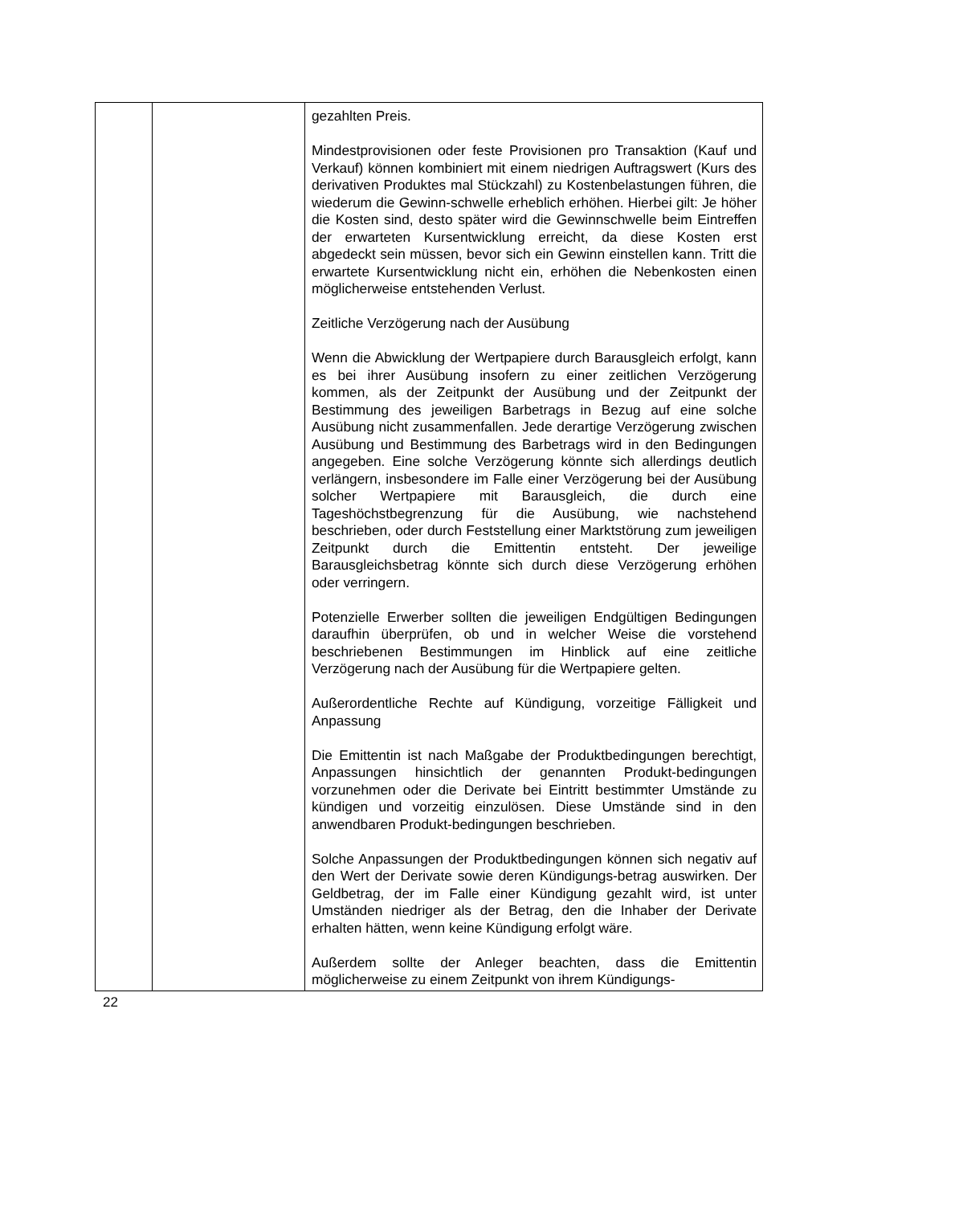| | | gezahlten Preis. Mindestprovisionen oder feste Provisionen pro Transaktion (Kauf und Verkauf) können kombiniert mit einem niedrigen Auftragswert (Kurs des derivativen Produktes mal Stückzahl) zu Kostenbelastungen führen, die wiederum die Gewinn-schwelle erheblich erhöhen. Hierbei gilt: Je höher die Kosten sind, desto später wird die Gewinnschwelle beim Eintreffen der erwarteten Kursentwicklung erreicht, da diese Kosten erst abgedeckt sein müssen, bevor sich ein Gewinn einstellen kann. Tritt die erwartete Kursentwicklung nicht ein, erhöhen die Nebenkosten einen möglicherweise entstehenden Verlust. Zeitliche Verzögerung nach der Ausübung Wenn die Abwicklung der Wertpapiere durch Barausgleich erfolgt, kann es bei ihrer Ausübung insofern zu einer zeitlichen Verzögerung kommen, als der Zeitpunkt der Ausübung und der Zeitpunkt der Bestimmung des jeweiligen Barbetrags in Bezug auf eine solche Ausübung nicht zusammenfallen. Jede derartige Verzögerung zwischen Ausübung und Bestimmung des Barbetrags wird in den Bedingungen angegeben. Eine solche Verzögerung könnte sich allerdings deutlich verlängern, insbesondere im Falle einer Verzögerung bei der Ausübung solcher Wertpapiere mit Barausgleich, die durch eine Tageshöchstbegrenzung für die Ausübung, wie nachstehend beschrieben, oder durch Feststellung einer Marktstörung zum jeweiligen Zeitpunkt durch die Emittentin entsteht. Der jeweilige Barausgleichsbetrag könnte sich durch diese Verzögerung erhöhen oder verringern. Potenzielle Erwerber sollten die jeweiligen Endgültigen Bedingungen daraufhin überprüfen, ob und in welcher Weise die vorstehend beschriebenen Bestimmungen im Hinblick auf eine zeitliche Verzögerung nach der Ausübung für die Wertpapiere gelten. Außerordentliche Rechte auf Kündigung, vorzeitige Fälligkeit und Anpassung Die Emittentin ist nach Maßgabe der Produktbedingungen berechtigt, Anpassungen hinsichtlich der genannten Produkt-bedingungen vorzunehmen oder die Derivate bei Eintritt bestimmter Umstände zu kündigen und vorzeitig einzulösen. Diese Umstände sind in den anwendbaren Produkt-bedingungen beschrieben. Solche Anpassungen der Produktbedingungen können sich negativ auf den Wert der Derivate sowie deren Kündigungs-betrag auswirken. Der Geldbetrag, der im Falle einer Kündigung gezahlt wird, ist unter Umständen niedriger als der Betrag, den die Inhaber der Derivate erhalten hätten, wenn keine Kündigung erfolgt wäre. Außerdem sollte der Anleger beachten, dass die Emittentin möglicherweise zu einem Zeitpunkt von ihrem Kündigungs- |
22